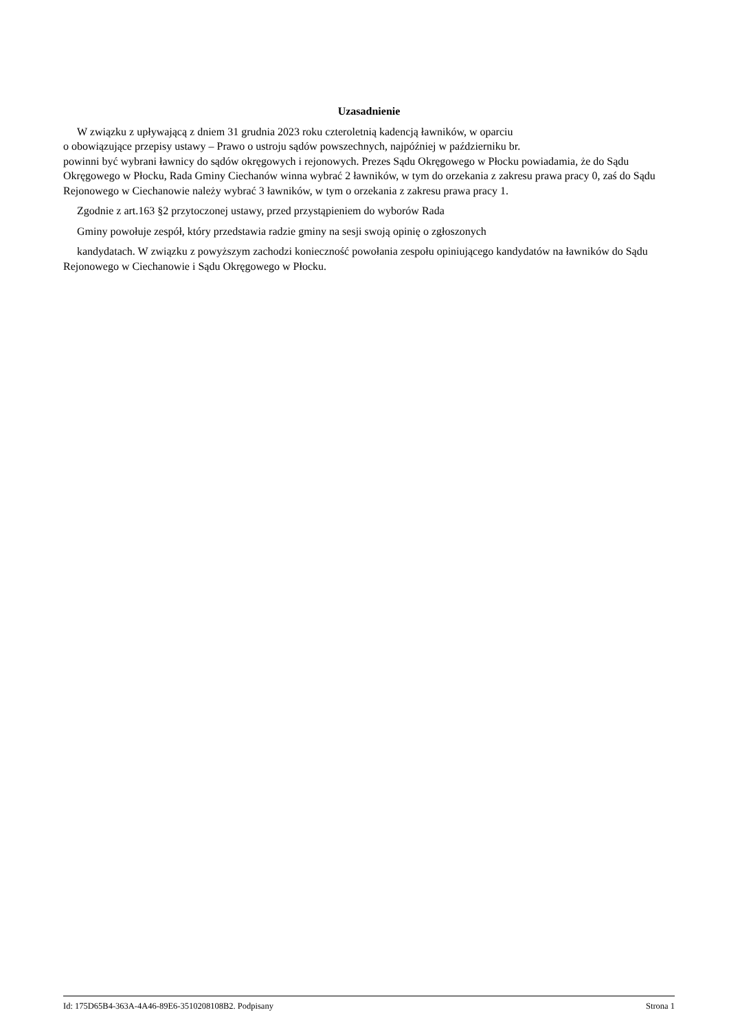Uzasadnienie
W związku z upływającą z dniem 31 grudnia 2023 roku czteroletnią kadencją ławników, w oparciu
o obowiązujące przepisy ustawy – Prawo o ustroju sądów powszechnych, najpóźniej w październiku br.
powinni być wybrani ławnicy do sądów okręgowych i rejonowych. Prezes Sądu Okręgowego w Płocku powiadamia, że do Sądu Okręgowego w Płocku, Rada Gminy Ciechanów winna wybrać 2 ławników, w tym do orzekania z zakresu prawa pracy 0, zaś do Sądu Rejonowego w Ciechanowie należy wybrać 3 ławników, w tym o orzekania z zakresu prawa pracy 1.
Zgodnie z art.163 §2 przytoczonej ustawy, przed przystąpieniem do wyborów Rada
Gminy powołuje zespół, który przedstawia radzie gminy na sesji swoją opinię o zgłoszonych
kandydatach. W związku z powyższym zachodzi konieczność powołania zespołu opiniującego kandydatów na ławników do Sądu Rejonowego w Ciechanowie i Sądu Okręgowego w Płocku.
Id: 175D65B4-363A-4A46-89E6-3510208108B2. Podpisany Strona 1